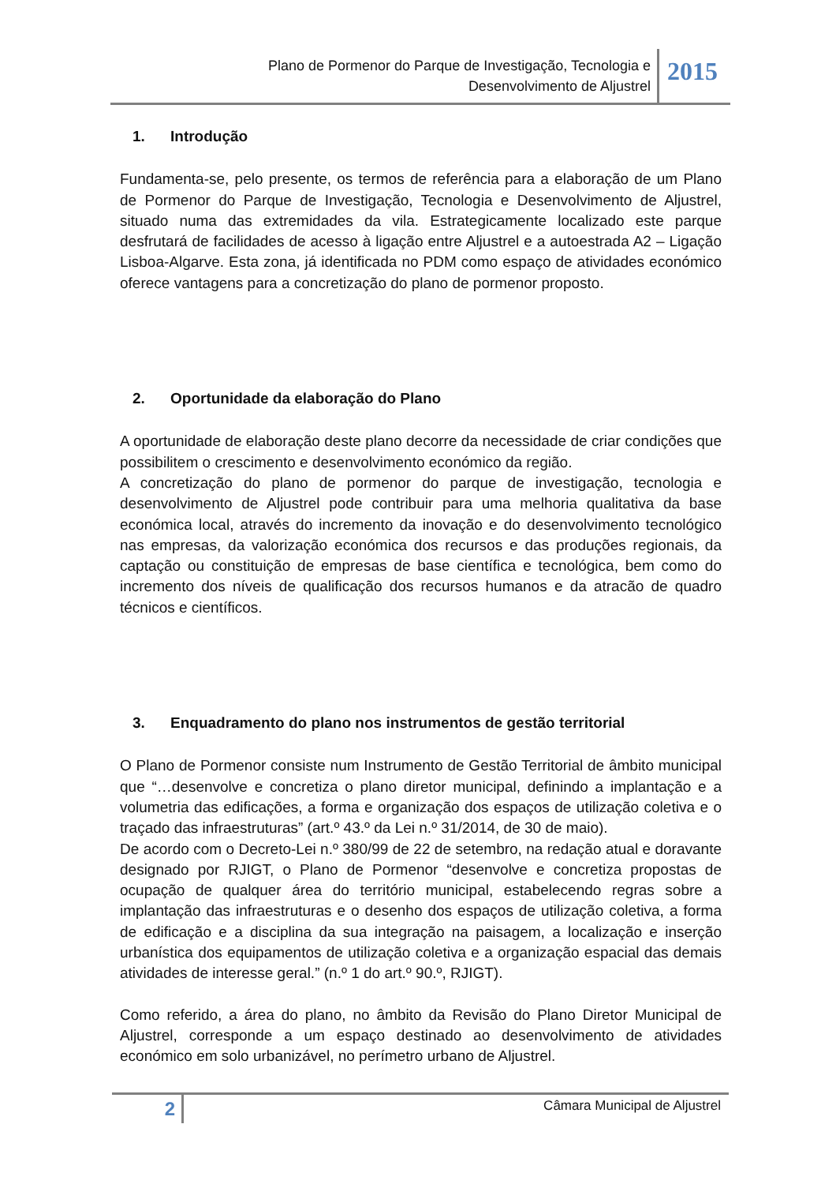Plano de Pormenor do Parque de Investigação, Tecnologia e
Desenvolvimento de Aljustrel
2015
1. Introdução
Fundamenta-se, pelo presente, os termos de referência para a elaboração de um Plano de Pormenor do Parque de Investigação, Tecnologia e Desenvolvimento de Aljustrel, situado numa das extremidades da vila. Estrategicamente localizado este parque desfrutará de facilidades de acesso à ligação entre Aljustrel e a autoestrada A2 – Ligação Lisboa-Algarve. Esta zona, já identificada no PDM como espaço de atividades económico oferece vantagens para a concretização do plano de pormenor proposto.
2. Oportunidade da elaboração do Plano
A oportunidade de elaboração deste plano decorre da necessidade de criar condições que possibilitem o crescimento e desenvolvimento económico da região.
A concretização do plano de pormenor do parque de investigação, tecnologia e desenvolvimento de Aljustrel pode contribuir para uma melhoria qualitativa da base económica local, através do incremento da inovação e do desenvolvimento tecnológico nas empresas, da valorização económica dos recursos e das produções regionais, da captação ou constituição de empresas de base científica e tecnológica, bem como do incremento dos níveis de qualificação dos recursos humanos e da atracão de quadro técnicos e científicos.
3. Enquadramento do plano nos instrumentos de gestão territorial
O Plano de Pormenor consiste num Instrumento de Gestão Territorial de âmbito municipal que “…desenvolve e concretiza o plano diretor municipal, definindo a implantação e a volumetria das edificações, a forma e organização dos espaços de utilização coletiva e o traçado das infraestruturas” (art.º 43.º da Lei n.º 31/2014, de 30 de maio).
De acordo com o Decreto-Lei n.º 380/99 de 22 de setembro, na redação atual e doravante designado por RJIGT, o Plano de Pormenor “desenvolve e concretiza propostas de ocupação de qualquer área do território municipal, estabelecendo regras sobre a implantação das infraestruturas e o desenho dos espaços de utilização coletiva, a forma de edificação e a disciplina da sua integração na paisagem, a localização e inserção urbanística dos equipamentos de utilização coletiva e a organização espacial das demais atividades de interesse geral.” (n.º 1 do art.º 90.º, RJIGT).
Como referido, a área do plano, no âmbito da Revisão do Plano Diretor Municipal de Aljustrel, corresponde a um espaço destinado ao desenvolvimento de atividades económico em solo urbanizável, no perímetro urbano de Aljustrel.
2
Câmara Municipal de Aljustrel